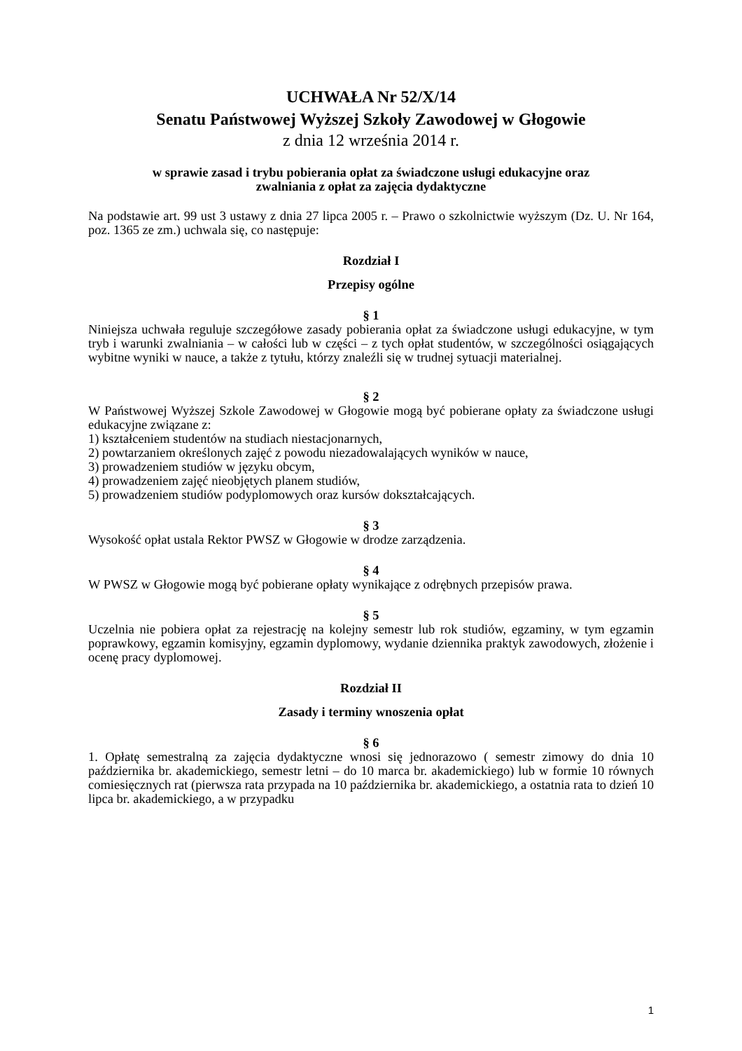UCHWAŁA Nr 52/X/14
Senatu Państwowej Wyższej Szkoły Zawodowej w Głogowie
z dnia 12 września 2014 r.
w sprawie zasad i trybu pobierania opłat za świadczone usługi edukacyjne oraz
zwalniania z opłat za zajęcia dydaktyczne
Na podstawie art. 99 ust 3 ustawy z dnia 27 lipca 2005 r. – Prawo o szkolnictwie wyższym (Dz. U. Nr 164, poz. 1365 ze zm.) uchwala się, co następuje:
Rozdział I
Przepisy ogólne
§ 1
Niniejsza uchwała reguluje szczegółowe zasady pobierania opłat za świadczone usługi edukacyjne, w tym tryb i warunki zwalniania – w całości lub w części – z tych opłat studentów, w szczególności osiągających wybitne wyniki w nauce, a także z tytułu, którzy znaleźli się w trudnej sytuacji materialnej.
§ 2
W Państwowej Wyższej Szkole Zawodowej w Głogowie mogą być pobierane opłaty za świadczone usługi edukacyjne związane z:
1) kształceniem studentów na studiach niestacjonarnych,
2) powtarzaniem określonych zajęć z powodu niezadowalających wyników w nauce,
3) prowadzeniem studiów w języku obcym,
4) prowadzeniem zajęć nieobjętych planem studiów,
5) prowadzeniem studiów podyplomowych oraz kursów dokształcających.
§ 3
Wysokość opłat ustala Rektor PWSZ w Głogowie w drodze zarządzenia.
§ 4
W PWSZ w Głogowie mogą być pobierane opłaty wynikające z odrębnych przepisów prawa.
§ 5
Uczelnia nie pobiera opłat za rejestrację na kolejny semestr lub rok studiów, egzaminy, w tym egzamin poprawkowy, egzamin komisyjny, egzamin dyplomowy, wydanie dziennika praktyk zawodowych, złożenie i ocenę pracy dyplomowej.
Rozdział II
Zasady i terminy wnoszenia opłat
§ 6
1. Opłatę semestralną za zajęcia dydaktyczne wnosi się jednorazowo ( semestr zimowy do dnia 10 października br. akademickiego, semestr letni – do 10 marca br. akademickiego) lub w formie 10 równych comiesięcznych rat (pierwsza rata przypada na 10 października br. akademickiego, a ostatnia rata to dzień 10 lipca br. akademickiego, a w przypadku
1